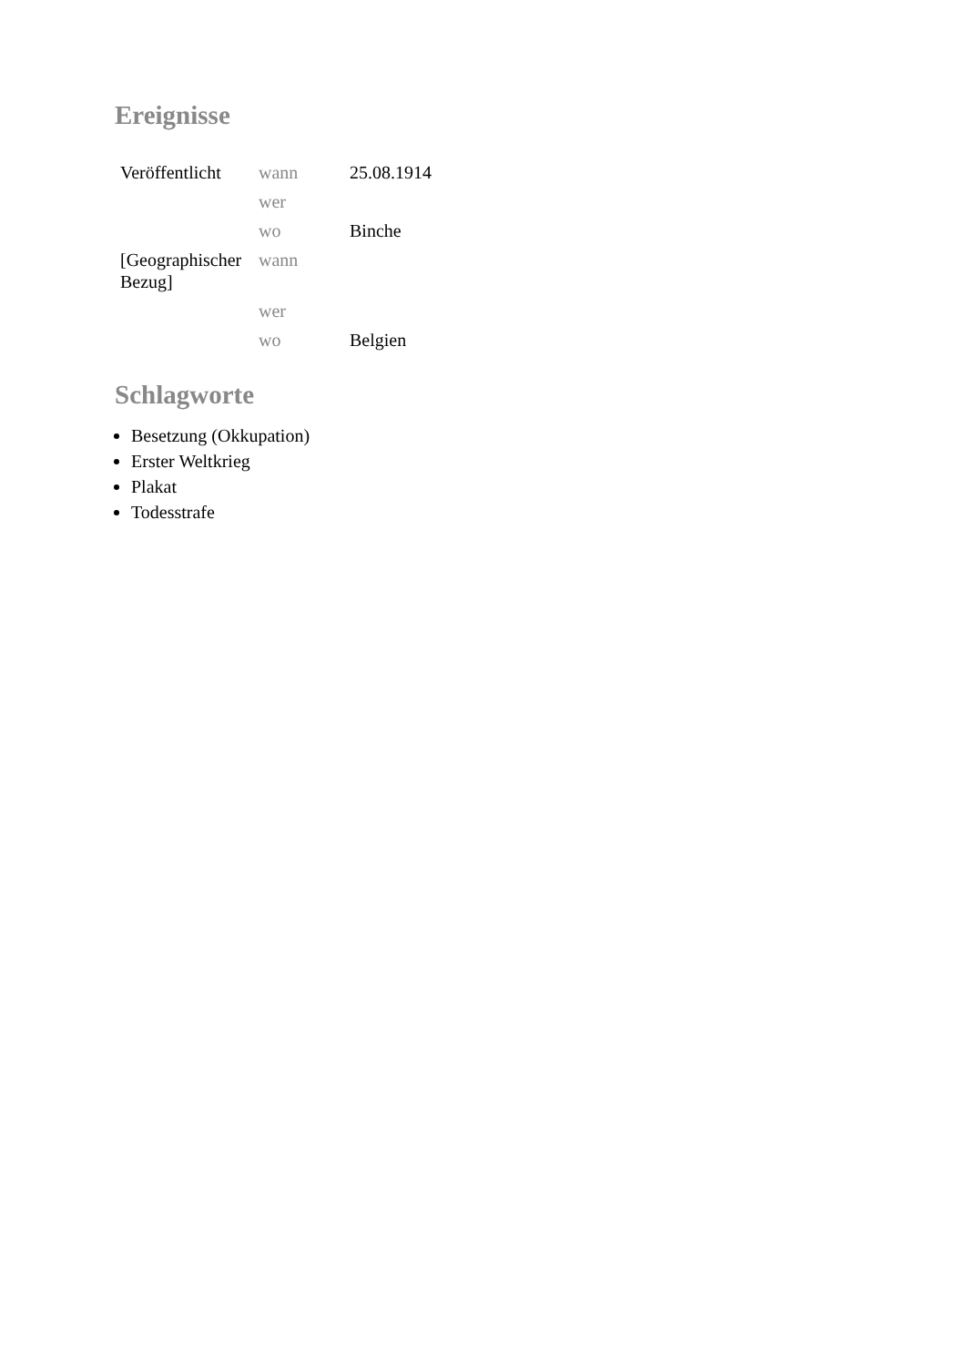Ereignisse
| Veröffentlicht | wann | 25.08.1914 |
| | wer | |
| | wo | Binche |
| [Geographischer Bezug] | wann | |
| | wer | |
| | wo | Belgien |
Schlagworte
Besetzung (Okkupation)
Erster Weltkrieg
Plakat
Todesstrafe